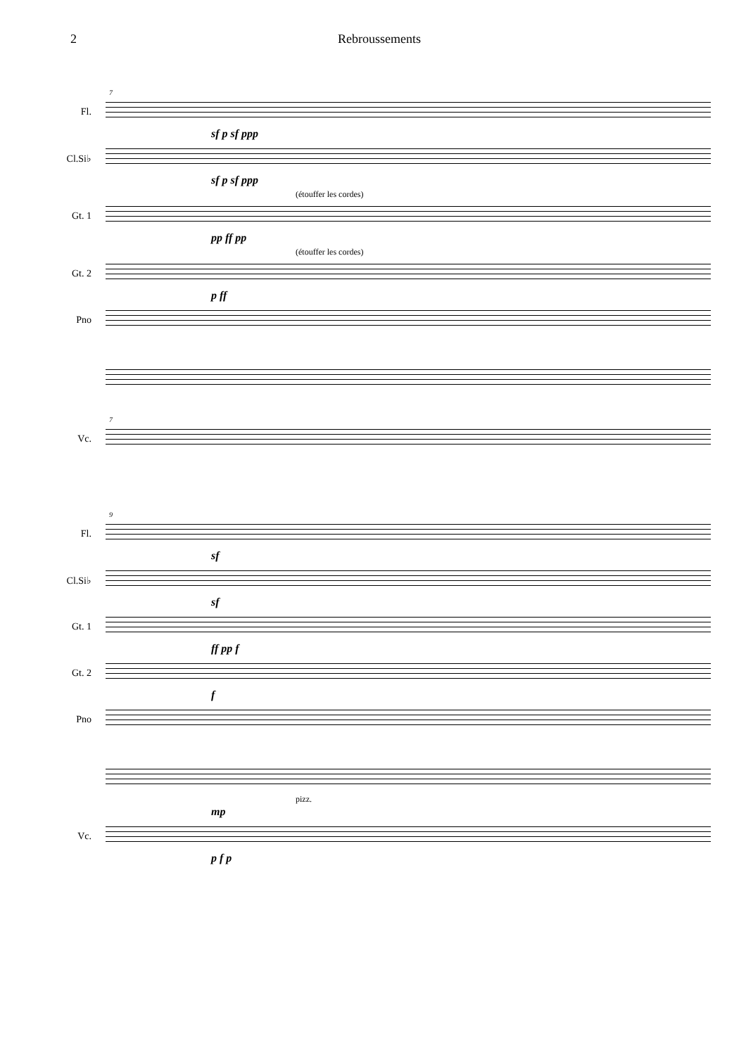2 Rebroussements
7
Fl.
sf p sf ppp
Cl.Si♭
sf p sf ppp
(étouffer les cordes)
Gt. 1
pp ff pp
(étouffer les cordes)
Gt. 2
p ff
Pno
7
Vc.
9
Fl.
sf
Cl.Si♭
sf
Gt. 1
ff pp f
Gt. 2
f
Pno
pizz.
mp
Vc.
p f p